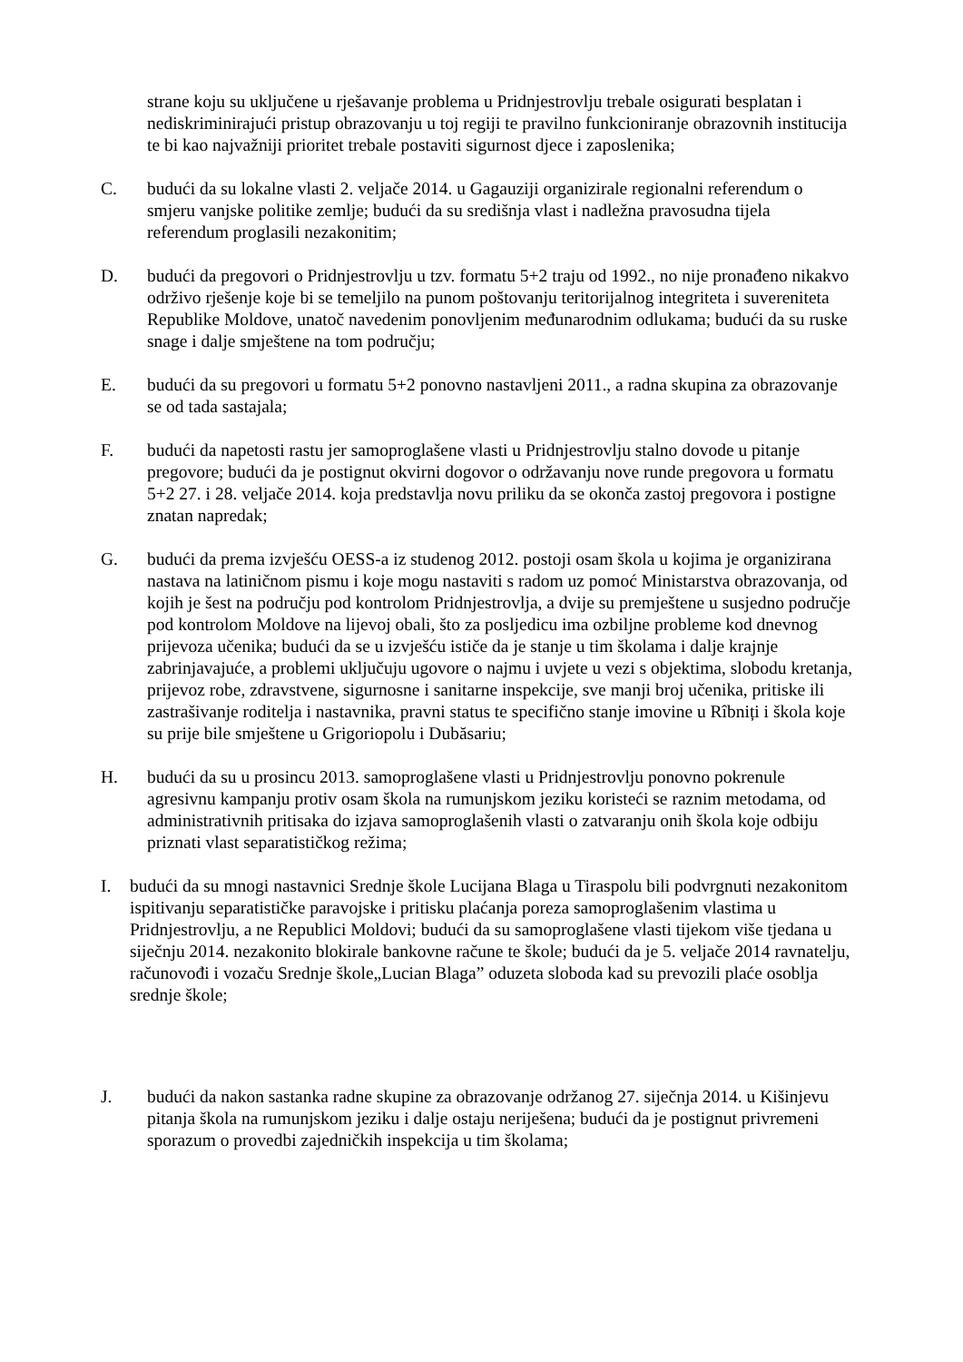strane koju su uključene u rješavanje problema u Pridnjestrovlju trebale osigurati besplatan i nediskriminirajući pristup obrazovanju u toj regiji te pravilno funkcioniranje obrazovnih institucija te bi kao najvažniji prioritet trebale postaviti sigurnost djece i zaposlenika;
C. budući da su lokalne vlasti 2. veljače 2014. u Gagauziji organizirale regionalni referendum o smjeru vanjske politike zemlje; budući da su središnja vlast i nadležna pravosudna tijela referendum proglasili nezakonitim;
D. budući da pregovori o Pridnjestrovlju u tzv. formatu 5+2 traju od 1992., no nije pronađeno nikakvo održivo rješenje koje bi se temeljilo na punom poštovanju teritorijalnog integriteta i suvereniteta Republike Moldove, unatoč navedenim ponovljenim međunarodnim odlukama; budući da su ruske snage i dalje smještene na tom području;
E. budući da su pregovori u formatu 5+2 ponovno nastavljeni 2011., a radna skupina za obrazovanje se od tada sastajala;
F. budući da napetosti rastu jer samoproglašene vlasti u Pridnjestrovlju stalno dovode u pitanje pregovore; budući da je postignut okvirni dogovor o održavanju nove runde pregovora u formatu 5+2 27. i 28. veljače 2014. koja predstavlja novu priliku da se okonča zastoj pregovora i postigne znatan napredak;
G. budući da prema izvješću OESS-a iz studenog 2012. postoji osam škola u kojima je organizirana nastava na latiničnom pismu i koje mogu nastaviti s radom uz pomoć Ministarstva obrazovanja, od kojih je šest na području pod kontrolom Pridnjestrovlja, a dvije su premještene u susjedno područje pod kontrolom Moldove na lijevoj obali, što za posljedicu ima ozbiljne probleme kod dnevnog prijevoza učenika; budući da se u izvješću ističe da je stanje u tim školama i dalje krajnje zabrinjavajuće, a problemi uključuju ugovore o najmu i uvjete u vezi s objektima, slobodu kretanja, prijevoz robe, zdravstvene, sigurnosne i sanitarne inspekcije, sve manji broj učenika, pritiske ili zastrašivanje roditelja i nastavnika, pravni status te specifično stanje imovine u Rîbniți i škola koje su prije bile smještene u Grigoriopolu i Dubăsariu;
H. budući da su u prosincu 2013. samoproglašene vlasti u Pridnjestrovlju ponovno pokrenule agresivnu kampanju protiv osam škola na rumunjskom jeziku koristeći se raznim metodama, od administrativnih pritisaka do izjava samoproglašenih vlasti o zatvaranju onih škola koje odbiju priznati vlast separatističkog režima;
I. budući da su mnogi nastavnici Srednje škole Lucijana Blaga u Tiraspolu bili podvrgnuti nezakonitom ispitivanju separatističke paravojske i pritisku plaćanja poreza samoproglašenim vlastima u Pridnjestrovlju, a ne Republici Moldovi; budući da su samoproglašene vlasti tijekom više tjedana u siječnju 2014. nezakonito blokirale bankovne račune te škole; budući da je 5. veljače 2014 ravnatelju, računovođi i vozaču Srednje škole„Lucian Blaga” oduzeta sloboda kad su prevozili plaće osoblja srednje škole;
J. budući da nakon sastanka radne skupine za obrazovanje održanog 27. siječnja 2014. u Kišinjevu pitanja škola na rumunjskom jeziku i dalje ostaju neriješena; budući da je postignut privremeni sporazum o provedbi zajedničkih inspekcija u tim školama;